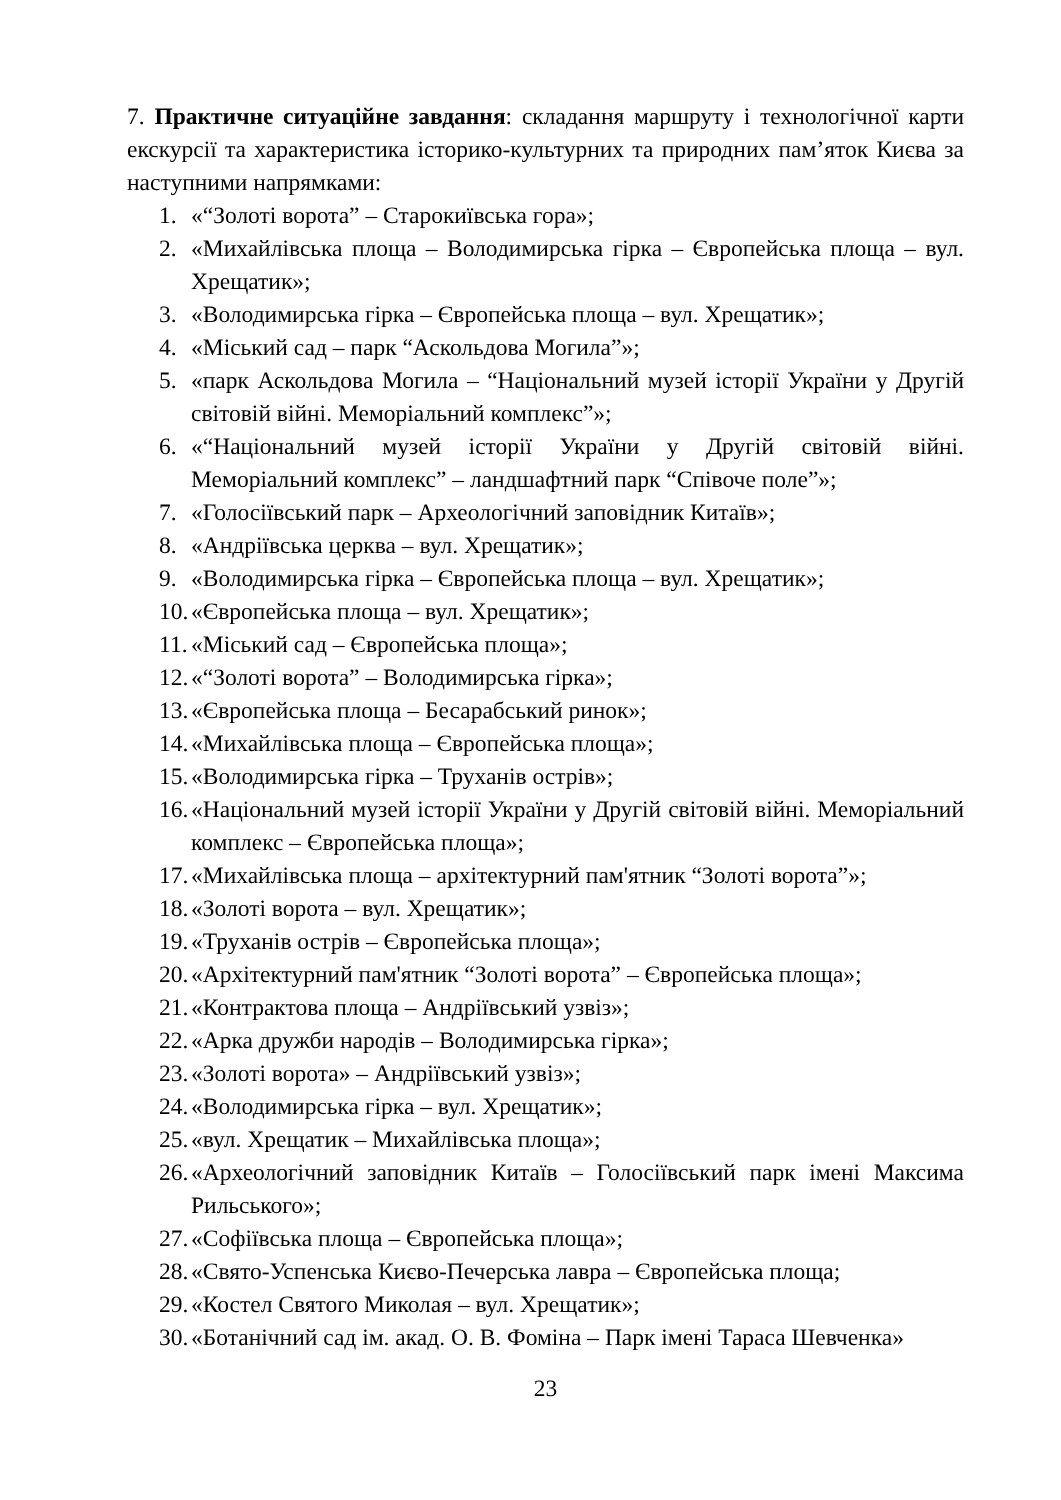7. Практичне ситуаційне завдання: складання маршруту і технологічної карти екскурсії та характеристика історико-культурних та природних пам’яток Києва за наступними напрямками:
1. «“Золоті ворота” – Старокиївська гора»;
2. «Михайлівська площа – Володимирська гірка – Європейська площа – вул. Хрещатик»;
3. «Володимирська гірка – Європейська площа – вул. Хрещатик»;
4. «Міський сад – парк “Аскольдова Могила”»;
5. «парк Аскольдова Могила – “Національний музей історії України у Другій світовій війні. Меморіальний комплекс”»;
6. «“Національний музей історії України у Другій світовій війні. Меморіальний комплекс” – ландшафтний парк “Співоче поле”»;
7. «Голосіївський парк – Археологічний заповідник Китаїв»;
8. «Андріївська церква – вул. Хрещатик»;
9. «Володимирська гірка – Європейська площа – вул. Хрещатик»;
10. «Європейська площа – вул. Хрещатик»;
11. «Міський сад – Європейська площа»;
12. «“Золоті ворота” – Володимирська гірка»;
13. «Європейська площа – Бесарабський ринок»;
14. «Михайлівська площа – Європейська площа»;
15. «Володимирська гірка – Труханів острів»;
16. «Національний музей історії України у Другій світовій війні. Меморіальний комплекс – Європейська площа»;
17. «Михайлівська площа – архітектурний пам'ятник “Золоті ворота”»;
18. «Золоті ворота – вул. Хрещатик»;
19. «Труханів острів – Європейська площа»;
20. «Архітектурний пам'ятник “Золоті ворота” – Європейська площа»;
21. «Контрактова площа – Андріївський узвіз»;
22. «Арка дружби народів – Володимирська гірка»;
23. «Золоті ворота» – Андріївський узвіз»;
24. «Володимирська гірка – вул. Хрещатик»;
25. «вул. Хрещатик – Михайлівська площа»;
26. «Археологічний заповідник Китаїв – Голосіївський парк імені Максима Рильського»;
27. «Софіївська площа – Європейська площа»;
28. «Свято-Успенська Києво-Печерська лавра – Європейська площа;
29. «Костел Святого Миколая – вул. Хрещатик»;
30. «Ботанічний сад ім. акад. О. В. Фоміна – Парк імені Тараса Шевченка»
23